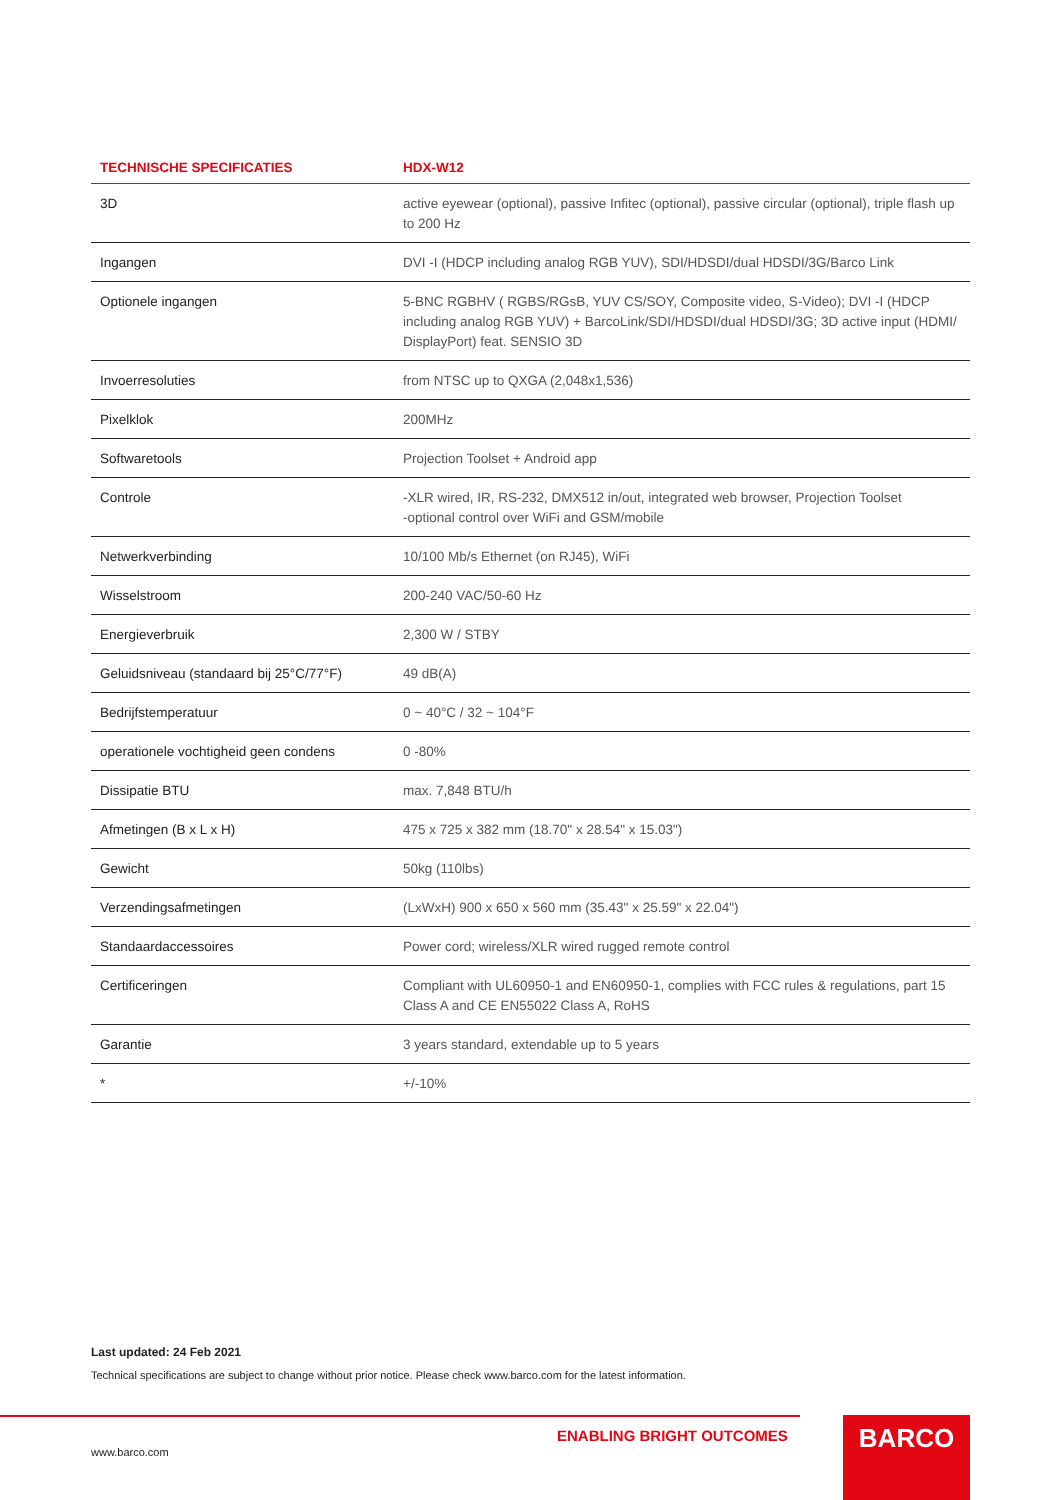| TECHNISCHE SPECIFICATIES | HDX-W12 |
| --- | --- |
| 3D | active eyewear (optional), passive Infitec (optional), passive circular (optional), triple flash up to 200 Hz |
| Ingangen | DVI -I (HDCP including analog RGB YUV), SDI/HDSDI/dual HDSDI/3G/Barco Link |
| Optionele ingangen | 5-BNC RGBHV ( RGBS/RGsB, YUV CS/SOY, Composite video, S-Video); DVI -I (HDCP including analog RGB YUV) + BarcoLink/SDI/HDSDI/dual HDSDI/3G; 3D active input (HDMI/ DisplayPort) feat. SENSIO 3D |
| Invoerresoluties | from NTSC up to QXGA (2,048x1,536) |
| Pixelklok | 200MHz |
| Softwaretools | Projection Toolset + Android app |
| Controle | -XLR wired, IR, RS-232, DMX512 in/out, integrated web browser, Projection Toolset -optional control over WiFi and GSM/mobile |
| Netwerkverbinding | 10/100 Mb/s Ethernet (on RJ45), WiFi |
| Wisselstroom | 200-240 VAC/50-60 Hz |
| Energieverbruik | 2,300 W / STBY |
| Geluidsniveau (standaard bij 25°C/77°F) | 49 dB(A) |
| Bedrijfstemperatuur | 0 ~ 40°C / 32 ~ 104°F |
| operationele vochtigheid geen condens | 0 -80% |
| Dissipatie BTU | max. 7,848 BTU/h |
| Afmetingen (B x L x H) | 475 x 725 x 382 mm (18.70" x 28.54" x 15.03") |
| Gewicht | 50kg (110lbs) |
| Verzendingsafmetingen | (LxWxH) 900 x 650 x 560 mm (35.43" x 25.59" x 22.04") |
| Standaardaccessoires | Power cord; wireless/XLR wired rugged remote control |
| Certificeringen | Compliant with UL60950-1 and EN60950-1, complies with FCC rules & regulations, part 15 Class A and CE EN55022 Class A, RoHS |
| Garantie | 3 years standard, extendable up to 5 years |
| * | +/-10% |
Last updated: 24 Feb 2021
Technical specifications are subject to change without prior notice. Please check www.barco.com for the latest information.
ENABLING BRIGHT OUTCOMES
www.barco.com
BARCO